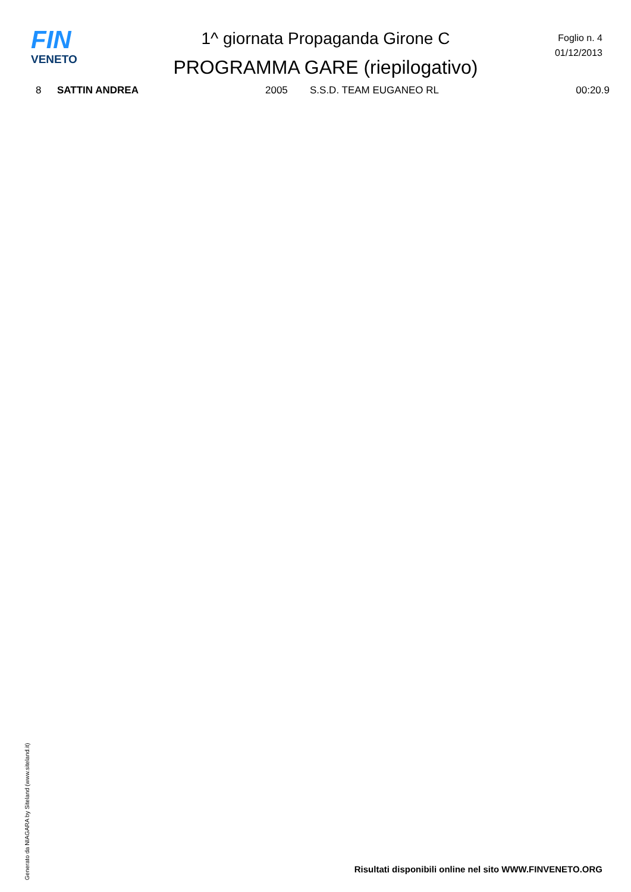FIN
VENETO
1^ giornata Propaganda Girone C
PROGRAMMA GARE (riepilogativo)
Foglio n. 4
01/12/2013
| 8 | SATTIN ANDREA | 2005 | S.S.D. TEAM EUGANEO RL | 00:20.9 |
Generato da NIAGARA by Siteland (www.siteland.it)
Risultati disponibili online nel sito WWW.FINVENETO.ORG